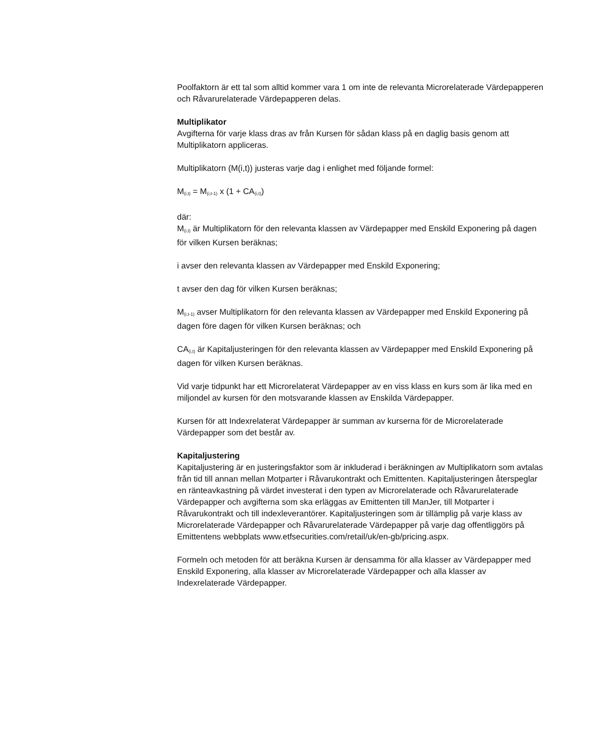Poolfaktorn är ett tal som alltid kommer vara 1 om inte de relevanta Microrelaterade Värdepapperen och Råvarurelaterade Värdepapperen delas.
Multiplikator
Avgifterna för varje klass dras av från Kursen för sådan klass på en daglig basis genom att Multiplikatorn appliceras.
Multiplikatorn (M(i,t)) justeras varje dag i enlighet med följande formel:
M<sub>(i,t)</sub> = M<sub>(i,t-1)</sub> x (1 + CA<sub>(i,t)</sub>)
där:
M<sub>(i,t)</sub> är Multiplikatorn för den relevanta klassen av Värdepapper med Enskild Exponering på dagen för vilken Kursen beräknas;
i avser den relevanta klassen av Värdepapper med Enskild Exponering;
t avser den dag för vilken Kursen beräknas;
M<sub>(i,t-1)</sub> avser Multiplikatorn för den relevanta klassen av Värdepapper med Enskild Exponering på dagen före dagen för vilken Kursen beräknas; och
CA<sub>(i,t)</sub> är Kapitaljusteringen för den relevanta klassen av Värdepapper med Enskild Exponering på dagen för vilken Kursen beräknas.
Vid varje tidpunkt har ett Microrelaterat Värdepapper av en viss klass en kurs som är lika med en miljondel av kursen för den motsvarande klassen av Enskilda Värdepapper.
Kursen för att Indexrelaterat Värdepapper är summan av kurserna för de Microrelaterade Värdepapper som det består av.
Kapitaljustering
Kapitaljustering är en justeringsfaktor som är inkluderad i beräkningen av Multiplikatorn som avtalas från tid till annan mellan Motparter i Råvarukontrakt och Emittenten. Kapitaljusteringen återspeglar en ränteavkastning på värdet investerat i den typen av Microrelaterade och Råvarurelaterade Värdepapper och avgifterna som ska erläggas av Emittenten till ManJer, till Motparter i Råvarukontrakt och till indexleverantörer. Kapitaljusteringen som är tillämplig på varje klass av Microrelaterade Värdepapper och Råvarurelaterade Värdepapper på varje dag offentliggörs på Emittentens webbplats www.etfsecurities.com/retail/uk/en-gb/pricing.aspx.
Formeln och metoden för att beräkna Kursen är densamma för alla klasser av Värdepapper med Enskild Exponering, alla klasser av Microrelaterade Värdepapper och alla klasser av Indexrelaterade Värdepapper.